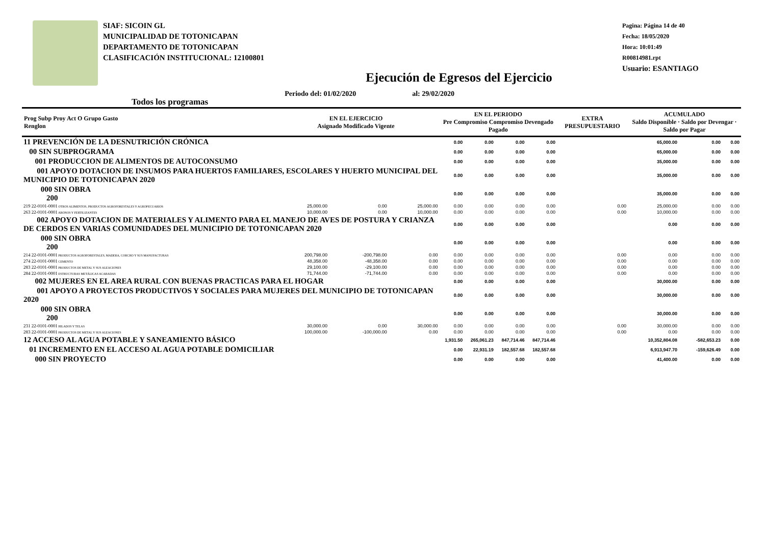SIAF: SICOIN GL
MUNICIPALIDAD DE TOTONICAPAN
DEPARTAMENTO DE TOTONICAPAN
CLASIFICACIÓN INSTITUCIONAL: 12100801
Pagina: Página 14 de 40
Fecha: 18/05/2020
Hora: 10:01:49
R00814981.rpt
Usuario: ESANTIAGO
Ejecución de Egresos del Ejercicio
Todos los programas Periodo del: 01/02/2020 al: 29/02/2020
| Prog Subp Proy Act O Grupo Gasto Renglon | EN EL EJERCICIO Asignado Modificado Vigente | | | EN EL PERIODO Pre Compromiso Compromiso Devengado Pagado | | | | EXTRA PRESUPUESTARIO | ACUMULADO Saldo Disponible · Saldo por Devengar · Saldo por Pagar | | |
| --- | --- | --- | --- | --- | --- | --- | --- | --- | --- | --- | --- |
| 11 PREVENCIÓN DE LA DESNUTRICIÓN CRÓNICA | | | | 0.00 | 0.00 | 0.00 | 0.00 | | 65,000.00 | 0.00 | 0.00 |
| 00 SIN SUBPROGRAMA | | | | 0.00 | 0.00 | 0.00 | 0.00 | | 65,000.00 | 0.00 | 0.00 |
| 001 PRODUCCION DE ALIMENTOS DE AUTOCONSUMO | | | | 0.00 | 0.00 | 0.00 | 0.00 | | 35,000.00 | 0.00 | 0.00 |
| 001 APOYO DOTACION DE INSUMOS PARA HUERTOS FAMILIARES, ESCOLARES Y HUERTO MUNICIPAL DEL MUNICIPIO DE TOTONICAPAN 2020 | | | | 0.00 | 0.00 | 0.00 | 0.00 | | 35,000.00 | 0.00 | 0.00 |
| 000 SIN OBRA 200 | | | | 0.00 | 0.00 | 0.00 | 0.00 | | 35,000.00 | 0.00 | 0.00 |
| 219 22-0101-0001 OTROS ALIMENTOS, PRODUCTOS AGROFORESTALES Y AGROPECUARIOS | 25,000.00 | 0.00 | 25,000.00 | 0.00 | 0.00 | 0.00 | 0.00 | 0.00 | 25,000.00 | 0.00 | 0.00 |
| 263 22-0101-0001 ABONOS Y FERTILIZANTES | 10,000.00 | 0.00 | 10,000.00 | 0.00 | 0.00 | 0.00 | 0.00 | 0.00 | 10,000.00 | 0.00 | 0.00 |
| 002 APOYO DOTACION DE MATERIALES Y ALIMENTO PARA EL MANEJO DE AVES DE POSTURA Y CRIANZA DE CERDOS EN VARIAS COMUNIDADES DEL MUNICIPIO DE TOTONICAPAN 2020 | | | | 0.00 | 0.00 | 0.00 | 0.00 | | 0.00 | 0.00 | 0.00 |
| 000 SIN OBRA 200 | | | | 0.00 | 0.00 | 0.00 | 0.00 | | 0.00 | 0.00 | 0.00 |
| 214 22-0101-0001 PRODUCTOS AGROFORESTALES, MADERA, CORCHO Y SUS MANUFACTURAS | 200,798.00 | -200,798.00 | 0.00 | 0.00 | 0.00 | 0.00 | 0.00 | 0.00 | 0.00 | 0.00 | 0.00 |
| 274 22-0101-0001 CEMENTO | 48,358.00 | -48,358.00 | 0.00 | 0.00 | 0.00 | 0.00 | 0.00 | 0.00 | 0.00 | 0.00 | 0.00 |
| 283 22-0101-0001 PRODUCTOS DE METAL Y SUS ALEACIONES | 29,100.00 | -29,100.00 | 0.00 | 0.00 | 0.00 | 0.00 | 0.00 | 0.00 | 0.00 | 0.00 | 0.00 |
| 284 22-0101-0001 ESTRUCTURAS METÁLICAS ACABADAS | 71,744.00 | -71,744.00 | 0.00 | 0.00 | 0.00 | 0.00 | 0.00 | 0.00 | 0.00 | 0.00 | 0.00 |
| 002 MUJERES EN EL AREA RURAL CON BUENAS PRACTICAS PARA EL HOGAR | | | | 0.00 | 0.00 | 0.00 | 0.00 | | 30,000.00 | 0.00 | 0.00 |
| 001 APOYO A PROYECTOS PRODUCTIVOS Y SOCIALES PARA MUJERES DEL MUNICIPIO DE TOTONICAPAN 2020 | | | | 0.00 | 0.00 | 0.00 | 0.00 | | 30,000.00 | 0.00 | 0.00 |
| 000 SIN OBRA 200 | | | | 0.00 | 0.00 | 0.00 | 0.00 | | 30,000.00 | 0.00 | 0.00 |
| 231 22-0101-0001 HILADOS Y TELAS | 30,000.00 | 0.00 | 30,000.00 | 0.00 | 0.00 | 0.00 | 0.00 | 0.00 | 30,000.00 | 0.00 | 0.00 |
| 283 22-0101-0001 PRODUCTOS DE METAL Y SUS ALEACIONES | 100,000.00 | -100,000.00 | 0.00 | 0.00 | 0.00 | 0.00 | 0.00 | 0.00 | 0.00 | 0.00 | 0.00 |
| 12 ACCESO AL AGUA POTABLE Y SANEAMIENTO BÁSICO | | | | 1,931.50 | 265,061.23 | 847,714.46 | 847,714.46 | | 10,352,804.08 | -582,653.23 | 0.00 |
| 01 INCREMENTO EN EL ACCESO AL AGUA POTABLE DOMICILIAR | | | | 0.00 | 22,931.19 | 182,557.68 | 182,557.68 | | 6,913,947.70 | -159,626.49 | 0.00 |
| 000 SIN PROYECTO | | | | 0.00 | 0.00 | 0.00 | 0.00 | | 41,400.00 | 0.00 | 0.00 |